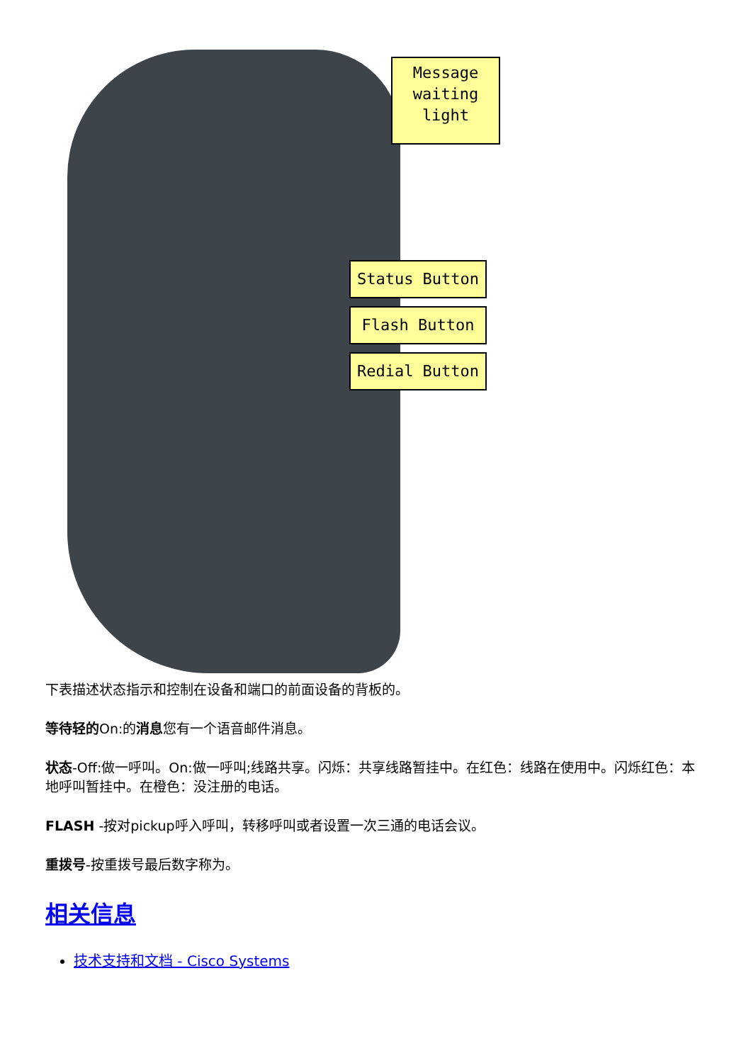Message
waiting
light
Status Button
Flash Button
Redial Button
下表描述状态指示和控制在设备和端口的前面设备的背板的。
等待轻的On:的消息您有一个语音邮件消息。
状态-Off:做一呼叫。On:做一呼叫;线路共享。闪烁：共享线路暂挂中。在红色：线路在使用中。闪烁红色：本地呼叫暂挂中。在橙色：没注册的电话。
FLASH -按对pickup呼入呼叫，转移呼叫或者设置一次三通的电话会议。
重拨号-按重拨号最后数字称为。
相关信息
技术支持和文档 - Cisco Systems